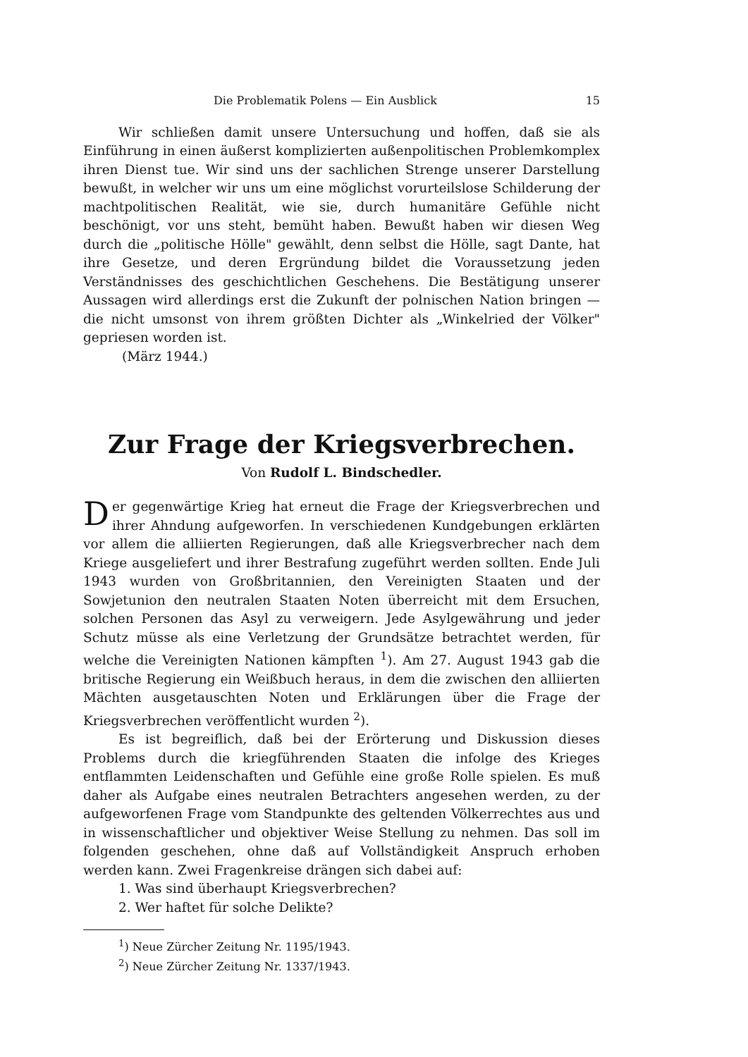Die Problematik Polens — Ein Ausblick 15
Wir schließen damit unsere Untersuchung und hoffen, daß sie als Einführung in einen äußerst komplizierten außenpolitischen Problemkomplex ihren Dienst tue. Wir sind uns der sachlichen Strenge unserer Darstellung bewußt, in welcher wir uns um eine möglichst vorurteilslose Schilderung der machtpolitischen Realität, wie sie, durch humanitäre Gefühle nicht beschönigt, vor uns steht, bemüht haben. Bewußt haben wir diesen Weg durch die „politische Hölle" gewählt, denn selbst die Hölle, sagt Dante, hat ihre Gesetze, und deren Ergründung bildet die Voraussetzung jeden Verständnisses des geschichtlichen Geschehens. Die Bestätigung unserer Aussagen wird allerdings erst die Zukunft der polnischen Nation bringen — die nicht umsonst von ihrem größten Dichter als „Winkelried der Völker" gepriesen worden ist.
(März 1944.)
Zur Frage der Kriegsverbrechen.
Von Rudolf L. Bindschedler.
Der gegenwärtige Krieg hat erneut die Frage der Kriegsverbrechen und ihrer Ahndung aufgeworfen. In verschiedenen Kundgebungen erklärten vor allem die alliierten Regierungen, daß alle Kriegsverbrecher nach dem Kriege ausgeliefert und ihrer Bestrafung zugeführt werden sollten. Ende Juli 1943 wurden von Großbritannien, den Vereinigten Staaten und der Sowjetunion den neutralen Staaten Noten überreicht mit dem Ersuchen, solchen Personen das Asyl zu verweigern. Jede Asylgewährung und jeder Schutz müsse als eine Verletzung der Grundsätze betrachtet werden, für welche die Vereinigten Nationen kämpften <sup>1</sup>). Am 27. August 1943 gab die britische Regierung ein Weißbuch heraus, in dem die zwischen den alliierten Mächten ausgetauschten Noten und Erklärungen über die Frage der Kriegsverbrechen veröffentlicht wurden <sup>2</sup>).
Es ist begreiflich, daß bei der Erörterung und Diskussion dieses Problems durch die kriegführenden Staaten die infolge des Krieges entflammten Leidenschaften und Gefühle eine große Rolle spielen. Es muß daher als Aufgabe eines neutralen Betrachters angesehen werden, zu der aufgeworfenen Frage vom Standpunkte des geltenden Völkerrechtes aus und in wissenschaftlicher und objektiver Weise Stellung zu nehmen. Das soll im folgenden geschehen, ohne daß auf Vollständigkeit Anspruch erhoben werden kann. Zwei Fragenkreise drängen sich dabei auf:
1. Was sind überhaupt Kriegsverbrechen?
2. Wer haftet für solche Delikte?
<sup>1</sup>) Neue Zürcher Zeitung Nr. 1195/1943.
<sup>2</sup>) Neue Zürcher Zeitung Nr. 1337/1943.